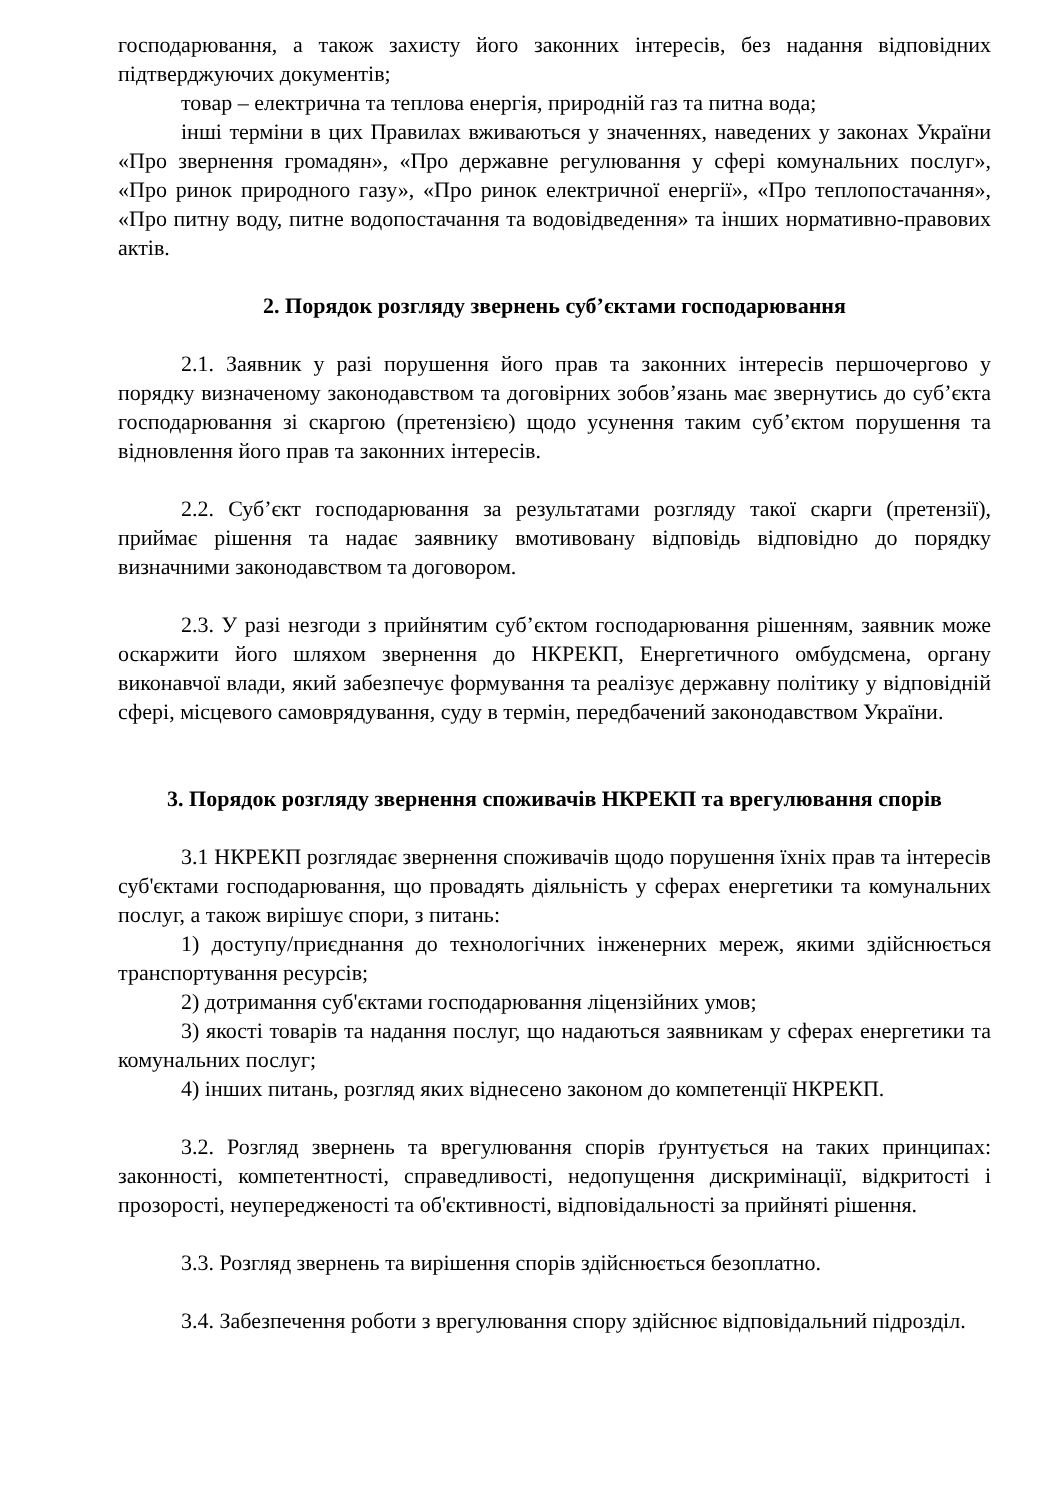господарювання, а також захисту його законних інтересів, без надання відповідних підтверджуючих документів;
товар – електрична та теплова енергія, природній газ та питна вода;
інші терміни в цих Правилах вживаються у значеннях, наведених у законах України «Про звернення громадян», «Про державне регулювання у сфері комунальних послуг», «Про ринок природного газу», «Про ринок електричної енергії», «Про теплопостачання», «Про питну воду, питне водопостачання та водовідведення» та інших нормативно-правових актів.
2. Порядок розгляду звернень суб’єктами господарювання
2.1. Заявник у разі порушення його прав та законних інтересів першочергово у порядку визначеному законодавством та договірних зобов’язань має звернутись до суб’єкта господарювання зі скаргою (претензією) щодо усунення таким суб’єктом порушення та відновлення його прав та законних інтересів.
2.2. Суб’єкт господарювання за результатами розгляду такої скарги (претензії), приймає рішення та надає заявнику вмотивовану відповідь відповідно до порядку визначними законодавством та договором.
2.3. У разі незгоди з прийнятим суб’єктом господарювання рішенням, заявник може оскаржити його шляхом звернення до НКРЕКП, Енергетичного омбудсмена, органу виконавчої влади, який забезпечує формування та реалізує державну політику у відповідній сфері, місцевого самоврядування, суду в термін, передбачений законодавством України.
3. Порядок розгляду звернення споживачів НКРЕКП та врегулювання спорів
3.1 НКРЕКП розглядає звернення споживачів щодо порушення їхніх прав та інтересів суб'єктами господарювання, що провадять діяльність у сферах енергетики та комунальних послуг, а також вирішує спори, з питань:
1) доступу/приєднання до технологічних інженерних мереж, якими здійснюється транспортування ресурсів;
2) дотримання суб'єктами господарювання ліцензійних умов;
3) якості товарів та надання послуг, що надаються заявникам у сферах енергетики та комунальних послуг;
4) інших питань, розгляд яких віднесено законом до компетенції НКРЕКП.
3.2. Розгляд звернень та врегулювання спорів ґрунтується на таких принципах: законності, компетентності, справедливості, недопущення дискримінації, відкритості і прозорості, неупередженості та об'єктивності, відповідальності за прийняті рішення.
3.3. Розгляд звернень та вирішення спорів здійснюється безоплатно.
3.4. Забезпечення роботи з врегулювання спору здійснює відповідальний підрозділ.